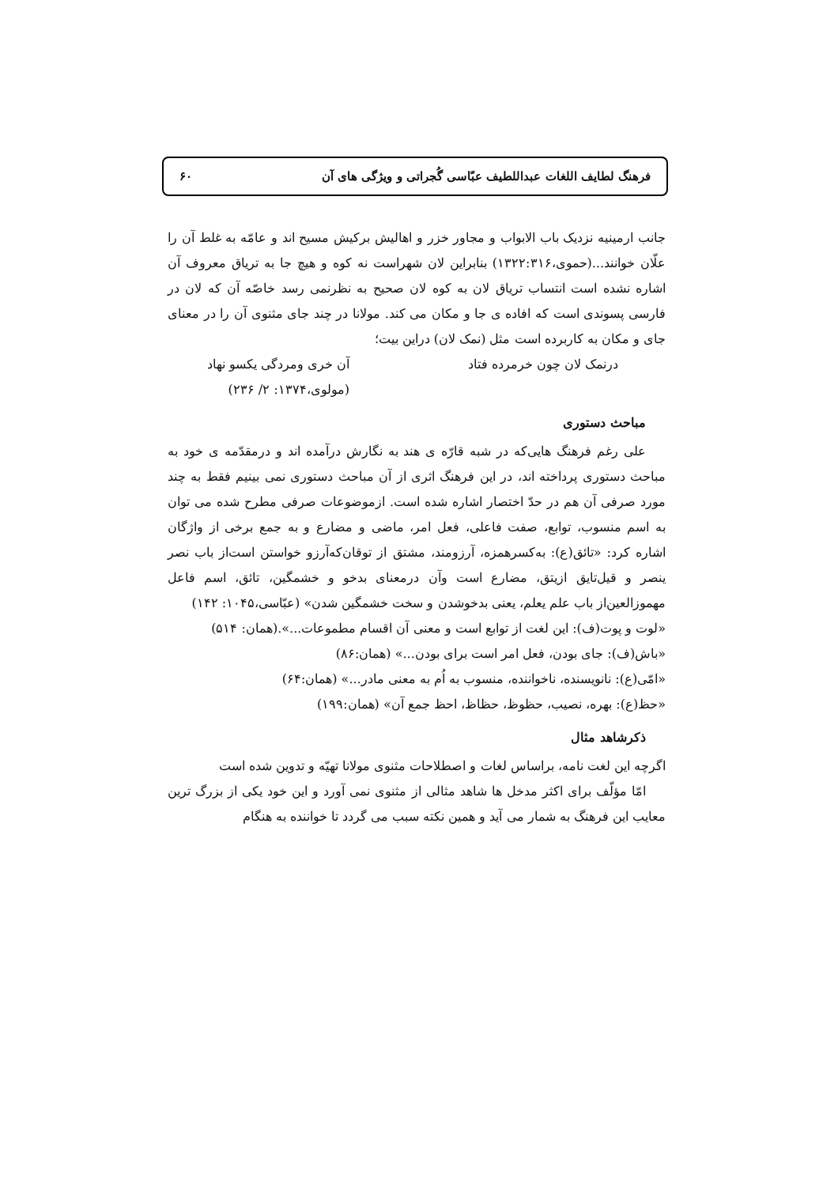فرهنگ لطایف اللغات عبداللطیف عبّاسی گُجراتی و ویژگی های آن ۶۰
جانب ارمینیه نزدیک باب الابواب و مجاور خزر و اهالیش برکیش مسیح اند و عامّه به غلط آن را علّان خوانند...(حموی،۱۳۲۲:۳۱۶) بنابراین لان شهراست نه کوه و هیچ جا به تریاق معروف آن اشاره نشده است انتساب تریاق لان به کوه لان صحیح به نظرنمی رسد خاصّه آن که لان در فارسی پسوندی است که افاده ی جا و مکان می کند. مولانا در چند جای مثنوی آن را در معنای جای و مکان به کاربرده است مثل (نمک لان) دراین بیت؛
درنمک لان چون خرمرده فتاد آن خری ومردگی یکسو نهاد
(مولوی،۱۳۷۴: ۲/ ۲۳۶)
مباحث دستوری
علی رغم فرهنگ هایی‌که در شبه قارّه ی هند به نگارش درآمده اند و درمقدّمه ی خود به مباحث دستوری پرداخته اند، در این فرهنگ اثری از آن مباحث دستوری نمی بینیم فقط به چند مورد صرفی آن هم در حدّ اختصار اشاره شده است. ازموضوعات صرفی مطرح شده می توان به اسم منسوب، توابع، صفت فاعلی، فعل امر، ماضی و مضارع و به جمع برخی از واژگان اشاره کرد: «تائق(ع): به‌کسرهمزه، آرزومند، مشتق از توقان‌که‌آرزو خواستن است‌از باب نصر ینصر و قیل‌تایق ازیتق، مضارع است وآن درمعنای بدخو و خشمگین، تائق، اسم فاعل مهموزالعین‌از باب علم یعلم، یعنی بدخوشدن و سخت خشمگین شدن» (عبّاسی،۱۰۴۵: ۱۴۲)
«لوت و پوت(ف): این لغت از توابع است و معنی آن اقسام مطموعات...».(همان: ۵۱۴)
«باش(ف): جای بودن، فعل امر است برای بودن...» (همان:۸۶)
«امّی(ع): نانویسنده، ناخواننده، منسوب به اُم به معنی مادر...» (همان:۶۴)
«حظ(ع): بهره، نصیب، حظوظ، حظاظ، احظ جمع آن» (همان:۱۹۹)
ذکرشاهد مثال
اگرچه این لغت نامه، براساس لغات و اصطلاحات مثنوی مولانا تهیّه و تدوین شده است
امّا مؤلّف برای اکثر مدخل ها شاهد مثالی از مثنوی نمی آورد و این خود یکی از بزرگ ترین معایب این فرهنگ به شمار می آید و همین نکته سبب می گردد تا خواننده به هنگام